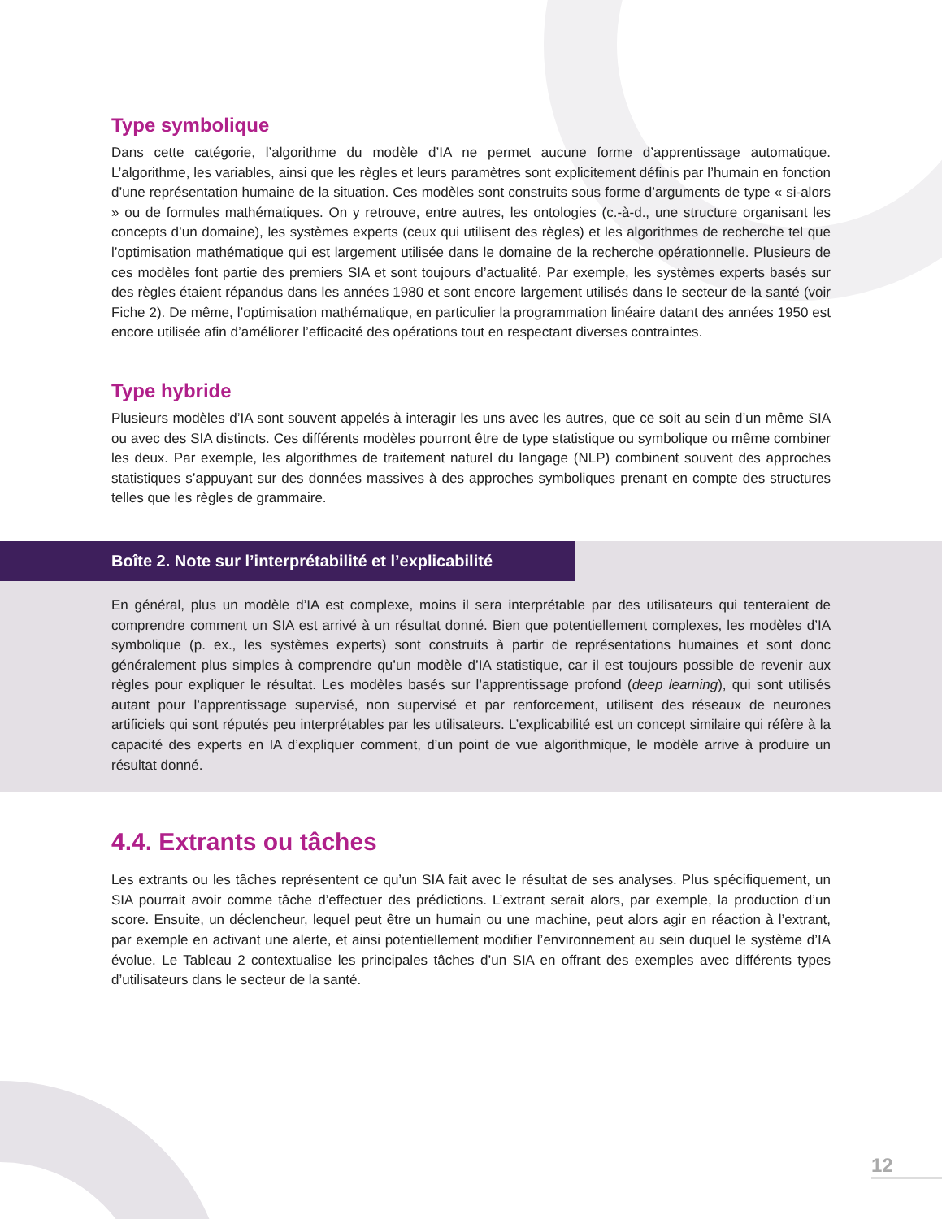Type symbolique
Dans cette catégorie, l’algorithme du modèle d’IA ne permet aucune forme d’apprentissage automatique. L’algorithme, les variables, ainsi que les règles et leurs paramètres sont explicitement définis par l’humain en fonction d’une représentation humaine de la situation. Ces modèles sont construits sous forme d’arguments de type « si-alors » ou de formules mathématiques. On y retrouve, entre autres, les ontologies (c.-à-d., une structure organisant les concepts d’un domaine), les systèmes experts (ceux qui utilisent des règles) et les algorithmes de recherche tel que l’optimisation mathématique qui est largement utilisée dans le domaine de la recherche opérationnelle. Plusieurs de ces modèles font partie des premiers SIA et sont toujours d’actualité. Par exemple, les systèmes experts basés sur des règles étaient répandus dans les années 1980 et sont encore largement utilisés dans le secteur de la santé (voir Fiche 2). De même, l’optimisation mathématique, en particulier la programmation linéaire datant des années 1950 est encore utilisée afin d’améliorer l’efficacité des opérations tout en respectant diverses contraintes.
Type hybride
Plusieurs modèles d’IA sont souvent appelés à interagir les uns avec les autres, que ce soit au sein d’un même SIA ou avec des SIA distincts. Ces différents modèles pourront être de type statistique ou symbolique ou même combiner les deux. Par exemple, les algorithmes de traitement naturel du langage (NLP) combinent souvent des approches statistiques s’appuyant sur des données massives à des approches symboliques prenant en compte des structures telles que les règles de grammaire.
Boîte 2. Note sur l’interprétabilité et l’explicabilité
En général, plus un modèle d’IA est complexe, moins il sera interprétable par des utilisateurs qui tenteraient de comprendre comment un SIA est arrivé à un résultat donné. Bien que potentiellement complexes, les modèles d’IA symbolique (p. ex., les systèmes experts) sont construits à partir de représentations humaines et sont donc généralement plus simples à comprendre qu’un modèle d’IA statistique, car il est toujours possible de revenir aux règles pour expliquer le résultat. Les modèles basés sur l’apprentissage profond (deep learning), qui sont utilisés autant pour l’apprentissage supervisé, non supervisé et par renforcement, utilisent des réseaux de neurones artificiels qui sont réputés peu interprétables par les utilisateurs. L’explicabilité est un concept similaire qui réfère à la capacité des experts en IA d’expliquer comment, d’un point de vue algorithmique, le modèle arrive à produire un résultat donné.
4.4. Extrants ou tâches
Les extrants ou les tâches représentent ce qu’un SIA fait avec le résultat de ses analyses. Plus spécifiquement, un SIA pourrait avoir comme tâche d’effectuer des prédictions. L’extrant serait alors, par exemple, la production d’un score. Ensuite, un déclencheur, lequel peut être un humain ou une machine, peut alors agir en réaction à l’extrant, par exemple en activant une alerte, et ainsi potentiellement modifier l’environnement au sein duquel le système d’IA évolue. Le Tableau 2 contextualise les principales tâches d’un SIA en offrant des exemples avec différents types d’utilisateurs dans le secteur de la santé.
12